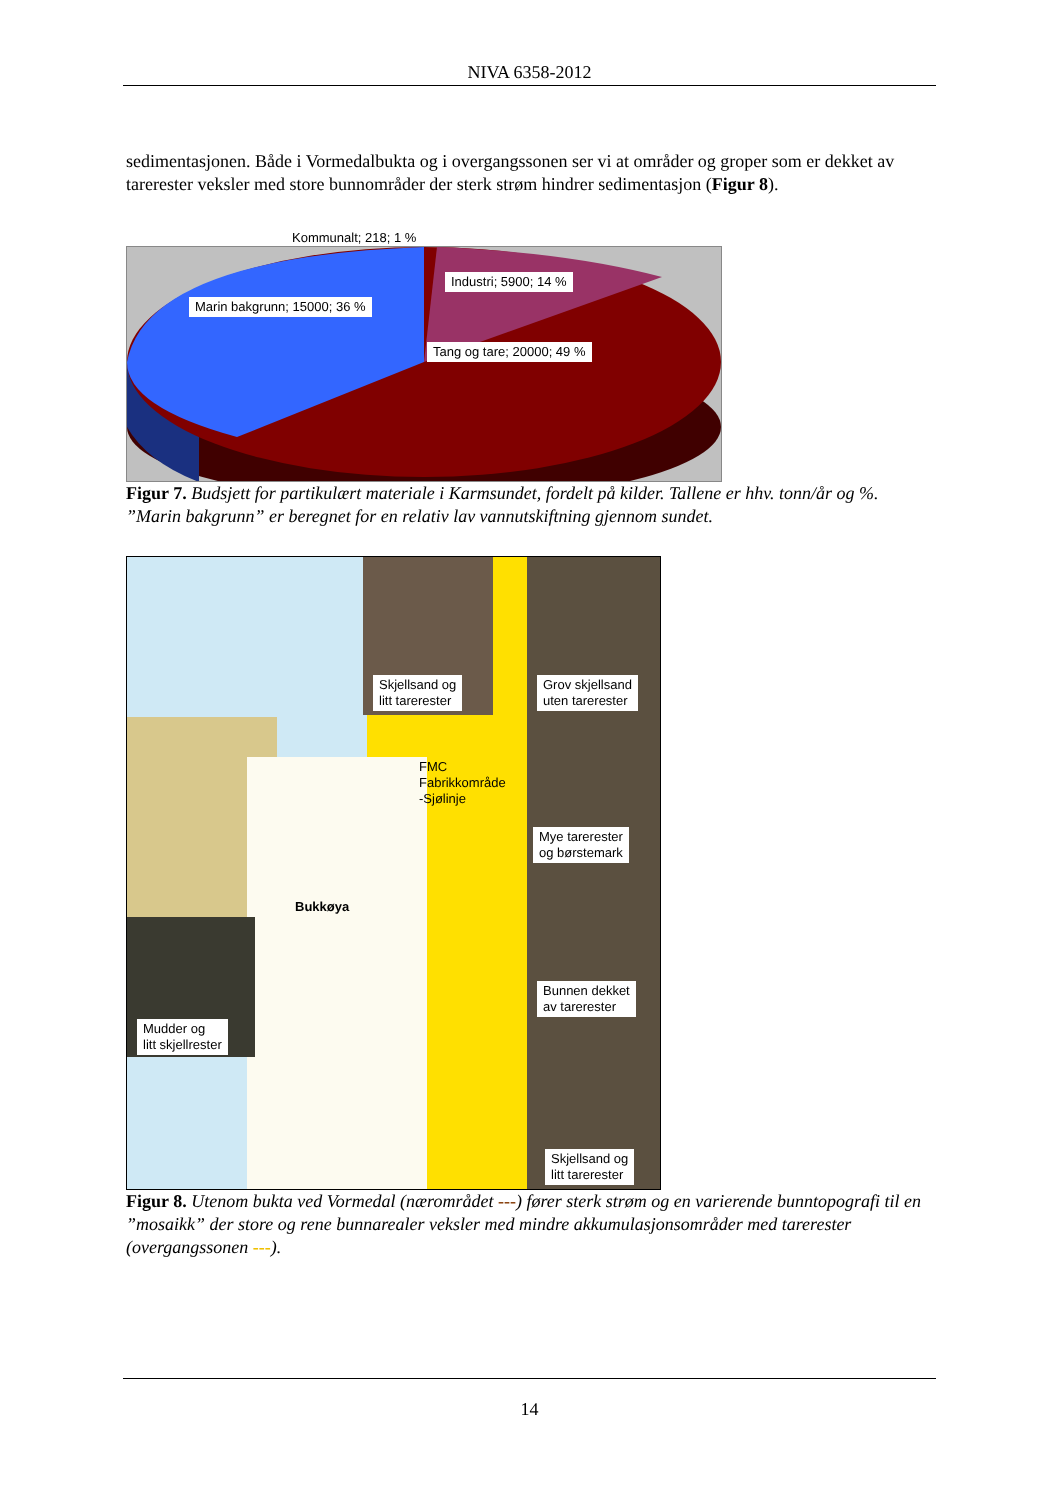NIVA 6358-2012
sedimentasjonen. Både i Vormedalbukta og i overgangssonen ser vi at områder og groper som er dekket av tarerester veksler med store bunnområder der sterk strøm hindrer sedimentasjon (Figur 8).
Kommunalt; 218; 1 %
Industri; 5900; 14 %
Marin bakgrunn; 15000; 36 %
Tang og tare; 20000; 49 %
Figur 7. Budsjett for partikulært materiale i Karmsundet, fordelt på kilder. Tallene er hhv. tonn/år og %. ”Marin bakgrunn” er beregnet for en relativ lav vannutskiftning gjennom sundet.
Skjellsand og
litt tarerester
Grov skjellsand
uten tarerester
FMC
Fabrikkområde
-Sjølinje
Bukkøya
Mye tarerester
og børstemark
Bunnen dekket
av tarerester
Mudder og
litt skjellrester
Skjellsand og
litt tarerester
Figur 8. Utenom bukta ved Vormedal (nærområdet ---) fører sterk strøm og en varierende bunntopografi til en ”mosaikk” der store og rene bunnarealer veksler med mindre akkumulasjonsområder med tarerester (overgangssonen ---).
14